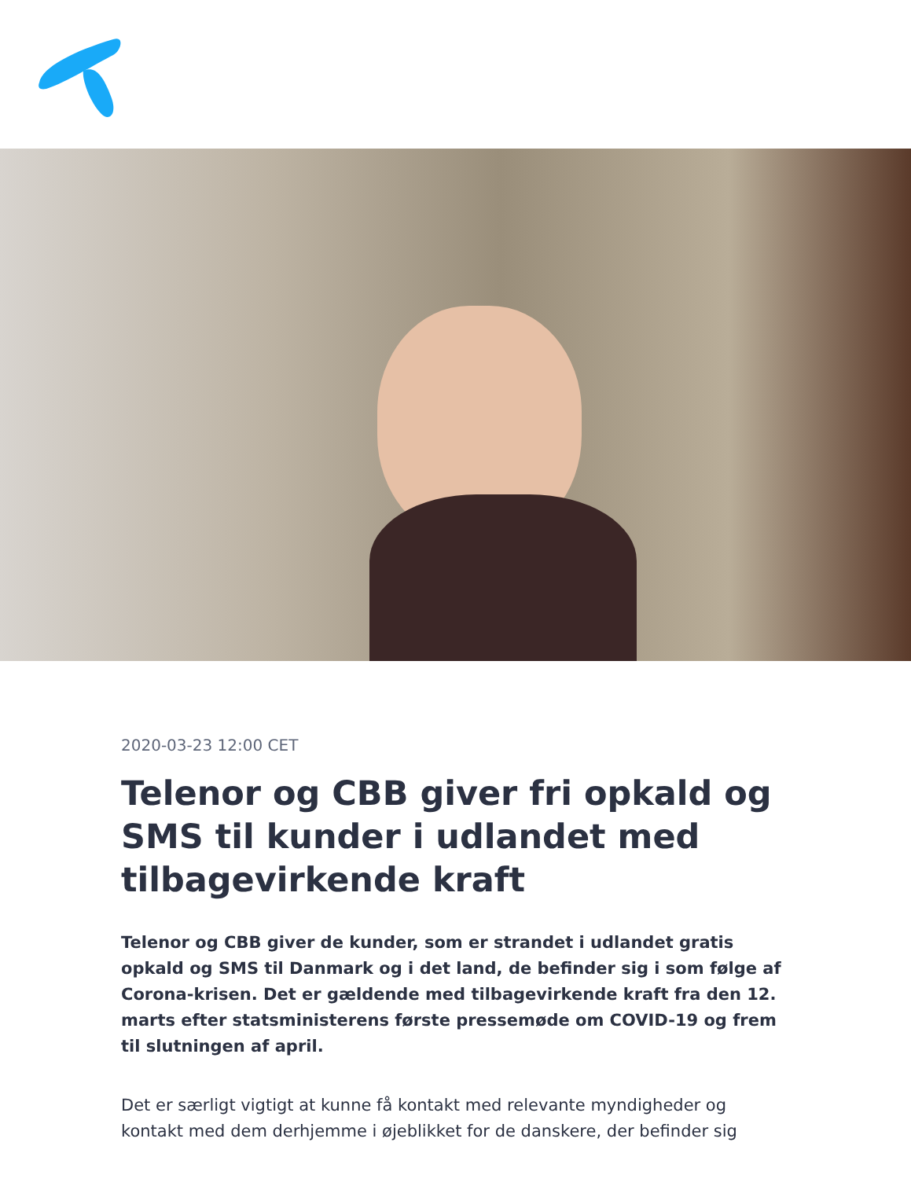2020-03-23 12:00 CET
Telenor og CBB giver fri opkald og SMS til kunder i udlandet med tilbagevirkende kraft
Telenor og CBB giver de kunder, som er strandet i udlandet gratis opkald og SMS til Danmark og i det land, de befinder sig i som følge af Corona-krisen. Det er gældende med tilbagevirkende kraft fra den 12. marts efter statsministerens første pressemøde om COVID-19 og frem til slutningen af april.
Det er særligt vigtigt at kunne få kontakt med relevante myndigheder og kontakt med dem derhjemme i øjeblikket for de danskere, der befinder sig